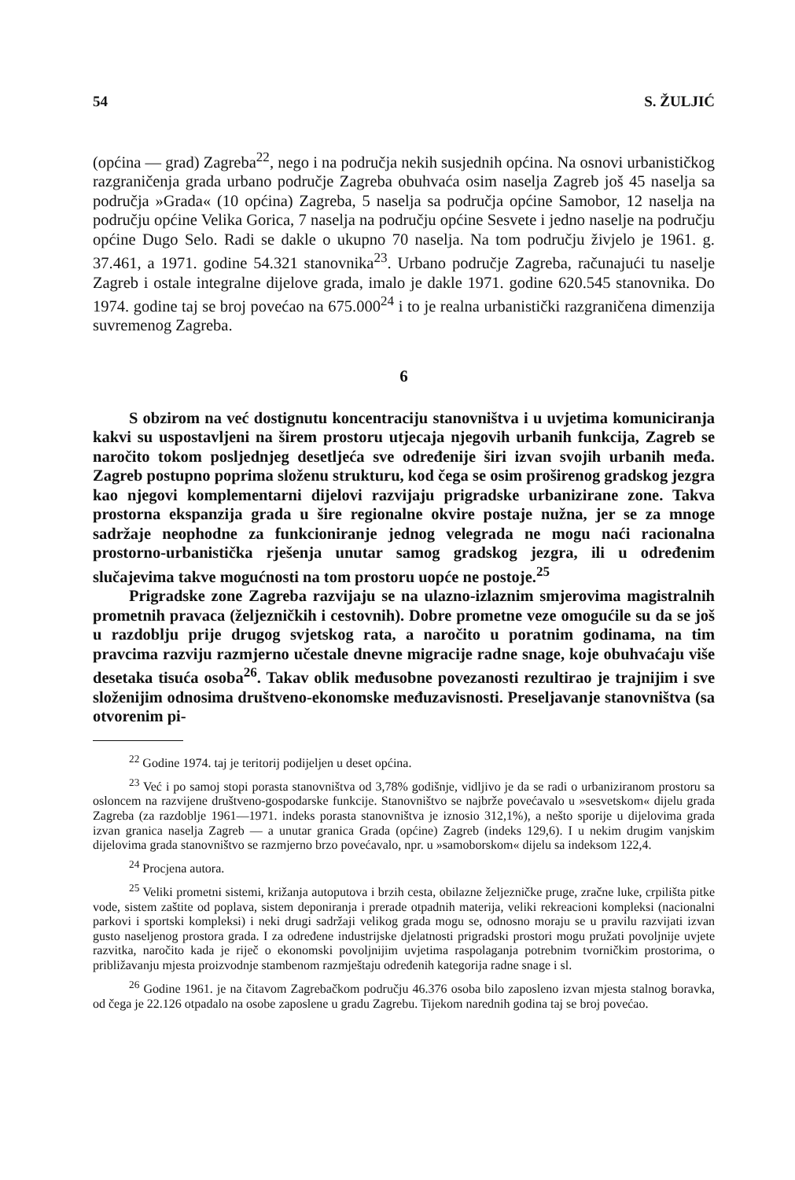54 S. ŽULJIĆ
(općina — grad) Zagreba<sup>22</sup>, nego i na područja nekih susjednih općina. Na osnovi urbanističkog razgraničenja grada urbano područje Zagreba obuhvaća osim naselja Zagreb još 45 naselja sa područja »Grada« (10 općina) Zagreba, 5 naselja sa područja općine Samobor, 12 naselja na području općine Velika Gorica, 7 naselja na području općine Sesvete i jedno naselje na području općine Dugo Selo. Radi se dakle o ukupno 70 naselja. Na tom području živjelo je 1961. g. 37.461, a 1971. godine 54.321 stanovnika<sup>23</sup>. Urbano područje Zagreba, računajući tu naselje Zagreb i ostale integralne dijelove grada, imalo je dakle 1971. godine 620.545 stanovnika. Do 1974. godine taj se broj povećao na 675.000<sup>24</sup> i to je realna urbanistički razgraničena dimenzija suvremenog Zagreba.
6
S obzirom na već dostignutu koncentraciju stanovništva i u uvjetima komuniciranja kakvi su uspostavljeni na širem prostoru utjecaja njegovih urbanih funkcija, Zagreb se naročito tokom posljednjeg desetljeća sve određenije širi izvan svojih urbanih međa. Zagreb postupno poprima složenu strukturu, kod čega se osim proširenog gradskog jezgra kao njegovi komplementarni dijelovi razvijaju prigradske urbanizirane zone. Takva prostorna ekspanzija grada u šire regionalne okvire postaje nužna, jer se za mnoge sadržaje neophodne za funkcioniranje jednog velegrada ne mogu naći racionalna prostorno-urbanistička rješenja unutar samog gradskog jezgra, ili u određenim slučajevima takve mogućnosti na tom prostoru uopće ne postoje.<sup>25</sup>
Prigradske zone Zagreba razvijaju se na ulazno-izlaznim smjerovima magistralnih prometnih pravaca (željezničkih i cestovnih). Dobre prometne veze omogućile su da se još u razdoblju prije drugog svjetskog rata, a naročito u poratnim godinama, na tim pravcima razviju razmjerno učestale dnevne migracije radne snage, koje obuhvaćaju više desetaka tisuća osoba<sup>26</sup>. Takav oblik međusobne povezanosti rezultirao je trajnijim i sve složenijim odnosima društveno-ekonomske međuzavisnosti. Preseljavanje stanovništva (sa otvorenim pi-
<sup>22</sup> Godine 1974. taj je teritorij podijeljen u deset općina.
<sup>23</sup> Već i po samoj stopi porasta stanovništva od 3,78% godišnje, vidljivo je da se radi o urbaniziranom prostoru sa osloncem na razvijene društveno-gospodarske funkcije. Stanovništvo se najbrže povećavalo u »sesvetskom« dijelu grada Zagreba (za razdoblje 1961—1971. indeks porasta stanovništva je iznosio 312,1%), a nešto sporije u dijelovima grada izvan granica naselja Zagreb — a unutar granica Grada (općine) Zagreb (indeks 129,6). I u nekim drugim vanjskim dijelovima grada stanovništvo se razmjerno brzo povećavalo, npr. u »samoborskom« dijelu sa indeksom 122,4.
<sup>24</sup> Procjena autora.
<sup>25</sup> Veliki prometni sistemi, križanja autoputova i brzih cesta, obilazne željezničke pruge, zračne luke, crpilišta pitke vode, sistem zaštite od poplava, sistem deponiranja i prerade otpadnih materija, veliki rekreacioni kompleksi (nacionalni parkovi i sportski kompleksi) i neki drugi sadržaji velikog grada mogu se, odnosno moraju se u pravilu razvijati izvan gusto naseljenog prostora grada. I za određene industrijske djelatnosti prigradski prostori mogu pružati povoljnije uvjete razvitka, naročito kada je riječ o ekonomski povoljnijim uvjetima raspolaganja potrebnim tvorničkim prostorima, o približavanju mjesta proizvodnje stambenom razmještaju određenih kategorija radne snage i sl.
<sup>26</sup> Godine 1961. je na čitavom Zagrebačkom području 46.376 osoba bilo zaposleno izvan mjesta stalnog boravka, od čega je 22.126 otpadalo na osobe zaposlene u gradu Zagrebu. Tijekom narednih godina taj se broj povećao.